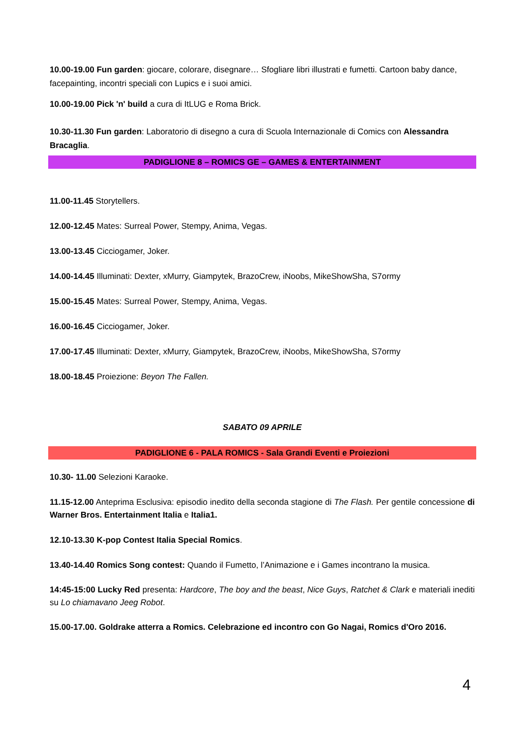10.00-19.00 Fun garden: giocare, colorare, disegnare… Sfogliare libri illustrati e fumetti. Cartoon baby dance, facepainting, incontri speciali con Lupics e i suoi amici.
10.00-19.00 Pick 'n' build a cura di ItLUG e Roma Brick.
10.30-11.30 Fun garden: Laboratorio di disegno a cura di Scuola Internazionale di Comics con Alessandra Bracaglia.
PADIGLIONE 8 – ROMICS GE – GAMES & ENTERTAINMENT
11.00-11.45 Storytellers.
12.00-12.45 Mates: Surreal Power, Stempy, Anima, Vegas.
13.00-13.45 Cicciogamer, Joker.
14.00-14.45 Illuminati: Dexter, xMurry, Giampytek, BrazoCrew, iNoobs, MikeShowSha, S7ormy
15.00-15.45 Mates: Surreal Power, Stempy, Anima, Vegas.
16.00-16.45 Cicciogamer, Joker.
17.00-17.45 Illuminati: Dexter, xMurry, Giampytek, BrazoCrew, iNoobs, MikeShowSha, S7ormy
18.00-18.45 Proiezione: Beyon The Fallen.
SABATO 09 APRILE
PADIGLIONE 6 - PALA ROMICS - Sala Grandi Eventi e Proiezioni
10.30- 11.00 Selezioni Karaoke.
11.15-12.00 Anteprima Esclusiva: episodio inedito della seconda stagione di The Flash. Per gentile concessione di Warner Bros. Entertainment Italia e Italia1.
12.10-13.30 K-pop Contest Italia Special Romics.
13.40-14.40 Romics Song contest: Quando il Fumetto, l’Animazione e i Games incontrano la musica.
14:45-15:00 Lucky Red presenta: Hardcore, The boy and the beast, Nice Guys, Ratchet & Clark e materiali inediti su Lo chiamavano Jeeg Robot.
15.00-17.00. Goldrake atterra a Romics. Celebrazione ed incontro con Go Nagai, Romics d'Oro 2016.
4